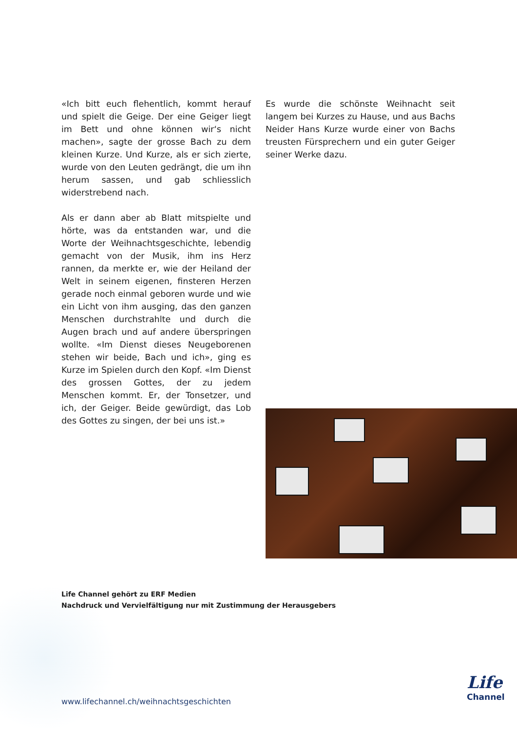«Ich bitt euch flehentlich, kommt herauf und spielt die Geige. Der eine Geiger liegt im Bett und ohne können wir‘s nicht machen», sagte der grosse Bach zu dem kleinen Kurze. Und Kurze, als er sich zierte, wurde von den Leuten gedrängt, die um ihn herum sassen, und gab schliesslich widerstrebend nach.
Als er dann aber ab Blatt mitspielte und hörte, was da entstanden war, und die Worte der Weihnachtsgeschichte, lebendig gemacht von der Musik, ihm ins Herz rannen, da merkte er, wie der Heiland der Welt in seinem eigenen, finsteren Herzen gerade noch einmal geboren wurde und wie ein Licht von ihm ausging, das den ganzen Menschen durchstrahlte und durch die Augen brach und auf andere überspringen wollte. «Im Dienst dieses Neugeborenen stehen wir beide, Bach und ich», ging es Kurze im Spielen durch den Kopf. «Im Dienst des grossen Gottes, der zu jedem Menschen kommt. Er, der Tonsetzer, und ich, der Geiger. Beide gewürdigt, das Lob des Gottes zu singen, der bei uns ist.»
Es wurde die schönste Weihnacht seit langem bei Kurzes zu Hause, und aus Bachs Neider Hans Kurze wurde einer von Bachs treusten Fürsprechern und ein guter Geiger seiner Werke dazu.
Life Channel gehört zu ERF Medien
Nachdruck und Vervielfältigung nur mit Zustimmung der Herausgebers
www.lifechannel.ch/weihnachtsgeschichten
Life
Channel